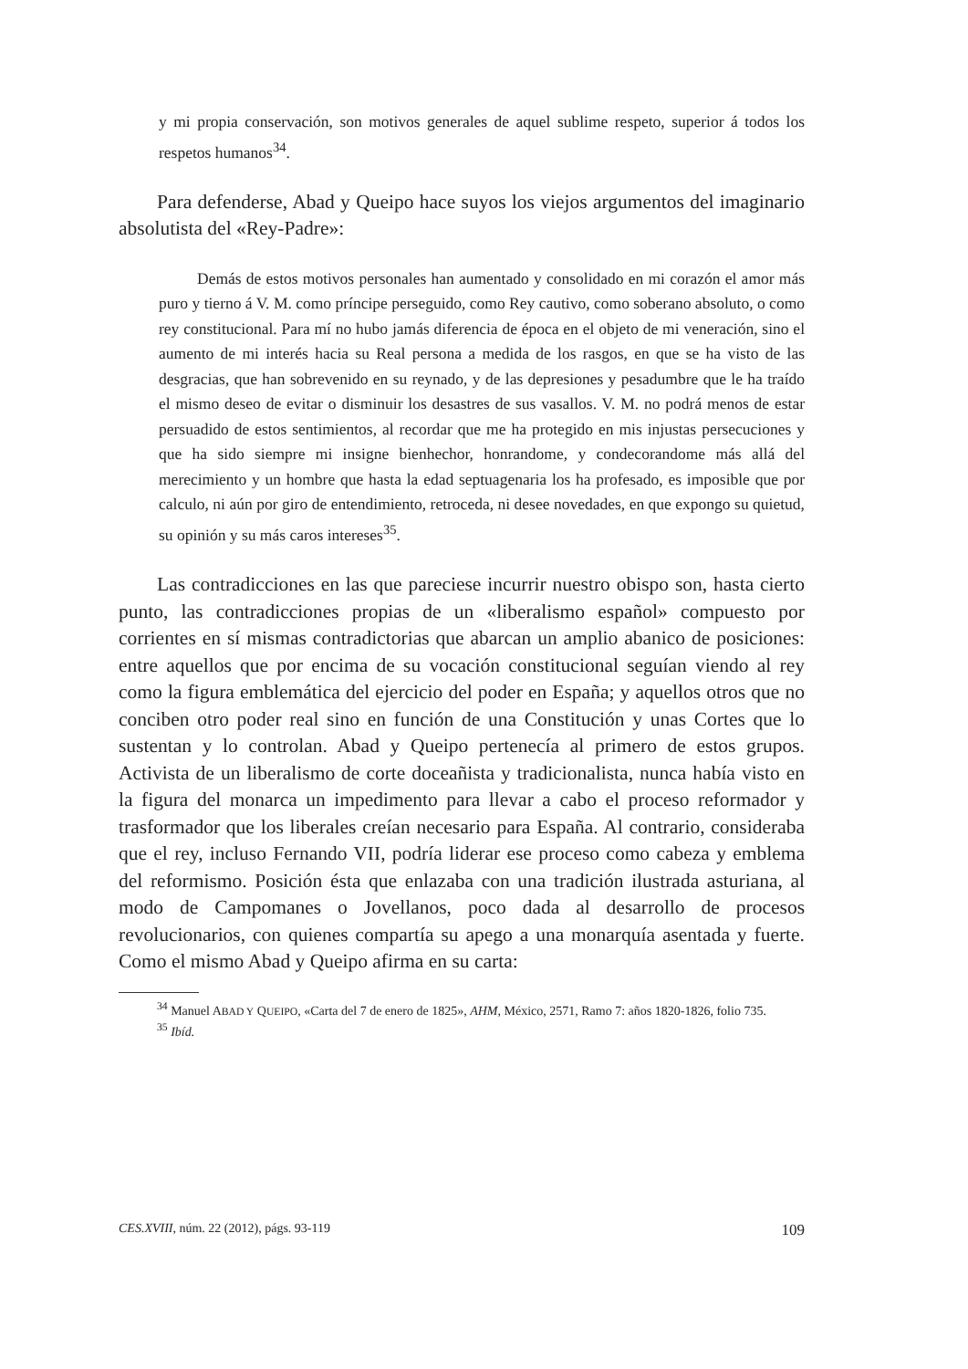y mi propia conservación, son motivos generales de aquel sublime respeto, superior á todos los respetos humanos<sup>34</sup>.
Para defenderse, Abad y Queipo hace suyos los viejos argumentos del imaginario absolutista del «Rey-Padre»:
Demás de estos motivos personales han aumentado y consolidado en mi corazón el amor más puro y tierno á V. M. como príncipe perseguido, como Rey cautivo, como soberano absoluto, o como rey constitucional. Para mí no hubo jamás diferencia de época en el objeto de mi veneración, sino el aumento de mi interés hacia su Real persona a medida de los rasgos, en que se ha visto de las desgracias, que han sobrevenido en su reynado, y de las depresiones y pesadumbre que le ha traído el mismo deseo de evitar o disminuir los desastres de sus vasallos. V. M. no podrá menos de estar persuadido de estos sentimientos, al recordar que me ha protegido en mis injustas persecuciones y que ha sido siempre mi insigne bienhechor, honrandome, y condecorandome más allá del merecimiento y un hombre que hasta la edad septuagenaria los ha profesado, es imposible que por calculo, ni aún por giro de entendimiento, retroceda, ni desee novedades, en que expongo su quietud, su opinión y su más caros intereses<sup>35</sup>.
Las contradicciones en las que pareciese incurrir nuestro obispo son, hasta cierto punto, las contradicciones propias de un «liberalismo español» compuesto por corrientes en sí mismas contradictorias que abarcan un amplio abanico de posiciones: entre aquellos que por encima de su vocación constitucional seguían viendo al rey como la figura emblemática del ejercicio del poder en España; y aquellos otros que no conciben otro poder real sino en función de una Constitución y unas Cortes que lo sustentan y lo controlan. Abad y Queipo pertenecía al primero de estos grupos. Activista de un liberalismo de corte doceañista y tradicionalista, nunca había visto en la figura del monarca un impedimento para llevar a cabo el proceso reformador y trasformador que los liberales creían necesario para España. Al contrario, consideraba que el rey, incluso Fernando VII, podría liderar ese proceso como cabeza y emblema del reformismo. Posición ésta que enlazaba con una tradición ilustrada asturiana, al modo de Campomanes o Jovellanos, poco dada al desarrollo de procesos revolucionarios, con quienes compartía su apego a una monarquía asentada y fuerte. Como el mismo Abad y Queipo afirma en su carta:
<sup>34</sup> Manuel ABAD Y QUEIPO, «Carta del 7 de enero de 1825», AHM, México, 2571, Ramo 7: años 1820-1826, folio 735.
<sup>35</sup> Ibíd.
CES.XVIII, núm. 22 (2012), págs. 93-119 109